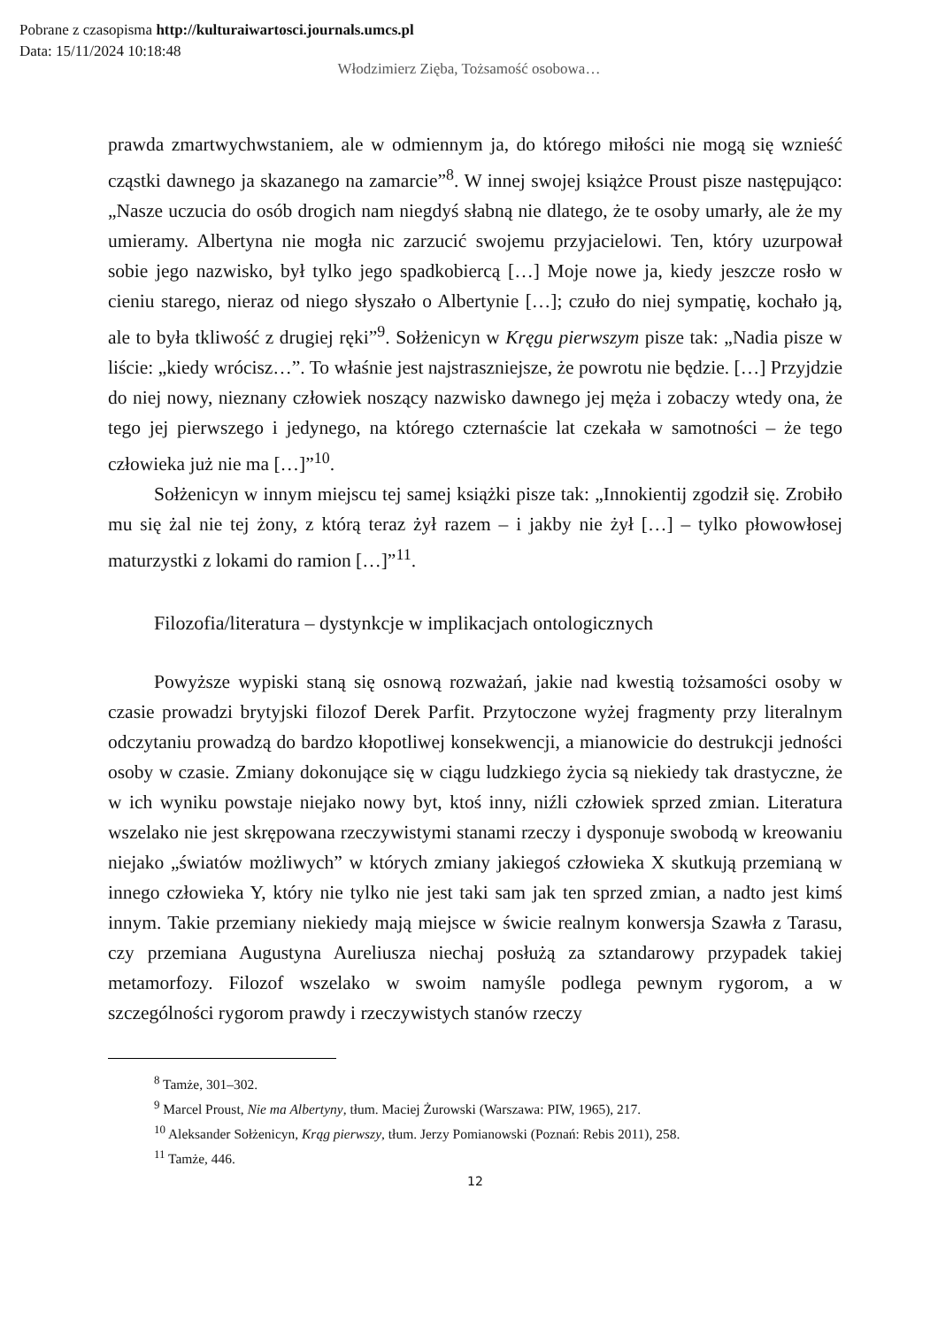Pobrane z czasopisma http://kulturaiwartosci.journals.umcs.pl
Data: 15/11/2024 10:18:48
Włodzimierz Zięba, Tożsamość osobowa…
prawda zmartwychwstaniem, ale w odmiennym ja, do którego miłości nie mogą się wznieść cząstki dawnego ja skazanego na zamarcie”<sup>8</sup>. W innej swojej książce Proust pisze następująco: „Nasze uczucia do osób drogich nam niegdyś słabną nie dlatego, że te osoby umarły, ale że my umieramy. Albertyna nie mogła nic zarzucić swojemu przyjacielowi. Ten, który uzurpował sobie jego nazwisko, był tylko jego spadkobiercą […] Moje nowe ja, kiedy jeszcze rosło w cieniu starego, nieraz od niego słyszało o Albertynie […]; czuło do niej sympatię, kochało ją, ale to była tkliwość z drugiej ręki”<sup>9</sup>. Sołżenicyn w Kręgu pierwszym pisze tak: „Nadia pisze w liście: „kiedy wrócisz…”. To właśnie jest najstraszniejsze, że powrotu nie będzie. […] Przyjdzie do niej nowy, nieznany człowiek noszący nazwisko dawnego jej męża i zobaczy wtedy ona, że tego jej pierwszego i jedynego, na którego czternaście lat czekała w samotności – że tego człowieka już nie ma […]”<sup>10</sup>.
Sołżenicyn w innym miejscu tej samej książki pisze tak: „Innokientij zgodził się. Zrobiło mu się żal nie tej żony, z którą teraz żył razem – i jakby nie żył […] – tylko płowowłosej maturzystki z lokami do ramion […]”<sup>11</sup>.
Filozofia/literatura – dystynkcje w implikacjach ontologicznych
Powyższe wypiski staną się osnową rozważań, jakie nad kwestią tożsamości osoby w czasie prowadzi brytyjski filozof Derek Parfit. Przytoczone wyżej fragmenty przy literalnym odczytaniu prowadzą do bardzo kłopotliwej konsekwencji, a mianowicie do destrukcji jedności osoby w czasie. Zmiany dokonujące się w ciągu ludzkiego życia są niekiedy tak drastyczne, że w ich wyniku powstaje niejako nowy byt, ktoś inny, niźli człowiek sprzed zmian. Literatura wszelako nie jest skrępowana rzeczywistymi stanami rzeczy i dysponuje swobodą w kreowaniu niejako „światów możliwych” w których zmiany jakiegoś człowieka X skutkują przemianą w innego człowieka Y, który nie tylko nie jest taki sam jak ten sprzed zmian, a nadto jest kimś innym. Takie przemiany niekiedy mają miejsce w świcie realnym konwersja Szawła z Tarasu, czy przemiana Augustyna Aureliusza niechaj posłużą za sztandarowy przypadek takiej metamorfozy. Filozof wszelako w swoim namyśle podlega pewnym rygorom, a w szczególności rygorom prawdy i rzeczywistych stanów rzeczy
<sup>8</sup> Tamże, 301–302.
<sup>9</sup> Marcel Proust, Nie ma Albertyny, tłum. Maciej Żurowski (Warszawa: PIW, 1965), 217.
<sup>10</sup> Aleksander Sołżenicyn, Krąg pierwszy, tłum. Jerzy Pomianowski (Poznań: Rebis 2011), 258.
<sup>11</sup> Tamże, 446.
12